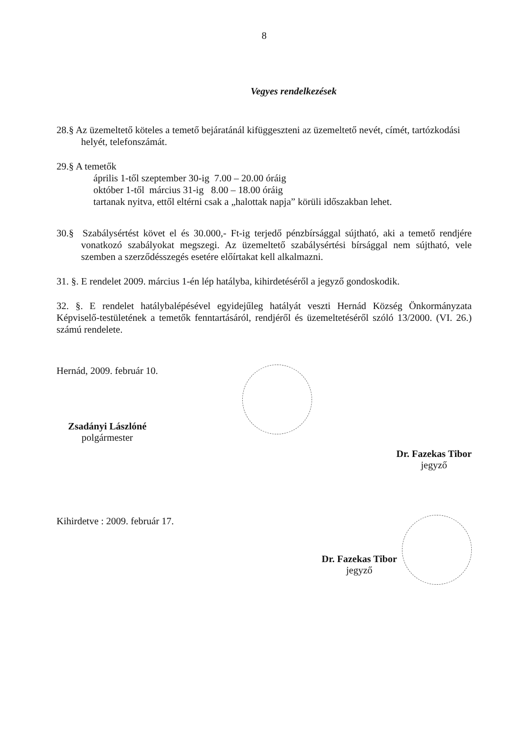8
Vegyes rendelkezések
28.§ Az üzemeltető köteles a temető bejáratánál kifüggeszteni az üzemeltető nevét, címét, tartózkodási helyét, telefonszámát.
29.§ A temetők
április 1-től szeptember 30-ig 7.00 – 20.00 óráig
október 1-től március 31-ig 8.00 – 18.00 óráig
tartanak nyitva, ettől eltérni csak a „halottak napja” körüli időszakban lehet.
30.§ Szabálysértést követ el és 30.000,- Ft-ig terjedő pénzbírsággal sújtható, aki a temető rendjére vonatkozó szabályokat megszegi. Az üzemeltető szabálysértési bírsággal nem sújtható, vele szemben a szerződésszegés esetére előírtakat kell alkalmazni.
31. §. E rendelet 2009. március 1-én lép hatályba, kihirdetéséről a jegyző gondoskodik.
32. §. E rendelet hatálybalépésével egyidejűleg hatályát veszti Hernád Község Önkormányzata Képviselő-testületének a temetők fenntartásáról, rendjéről és üzemeltetéséről szóló 13/2000. (VI. 26.) számú rendelete.
Hernád, 2009. február 10.
Zsadányi Lászlóné
polgármester
Dr. Fazekas Tibor
jegyző
Kihirdetve : 2009. február 17.
Dr. Fazekas Tibor
jegyző